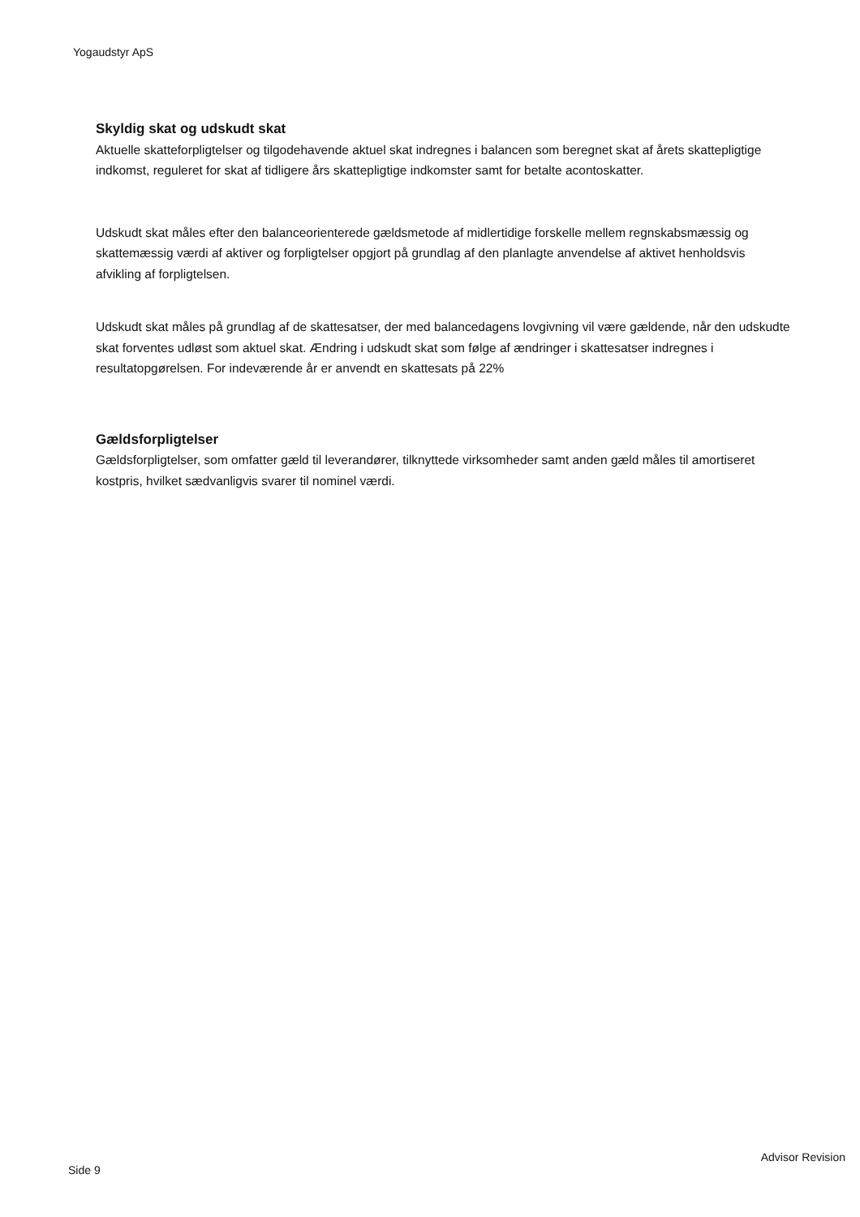Yogaudstyr ApS
Skyldig skat og udskudt skat
Aktuelle skatteforpligtelser og tilgodehavende aktuel skat indregnes i balancen som beregnet skat af årets skattepligtige indkomst, reguleret for skat af tidligere års skattepligtige indkomster samt for betalte acontoskatter.
Udskudt skat måles efter den balanceorienterede gældsmetode af midlertidige forskelle mellem regnskabsmæssig og skattemæssig værdi af aktiver og forpligtelser opgjort på grundlag af den planlagte anvendelse af aktivet henholdsvis afvikling af forpligtelsen.
Udskudt skat måles på grundlag af de skattesatser, der med balancedagens lovgivning vil være gældende, når den udskudte skat forventes udløst som aktuel skat. Ændring i udskudt skat som følge af ændringer i skattesatser indregnes i resultatopgørelsen. For indeværende år er anvendt en skattesats på 22%
Gældsforpligtelser
Gældsforpligtelser, som omfatter gæld til leverandører, tilknyttede virksomheder samt anden gæld måles til amortiseret kostpris, hvilket sædvanligvis svarer til nominel værdi.
Advisor Revision
Side 9